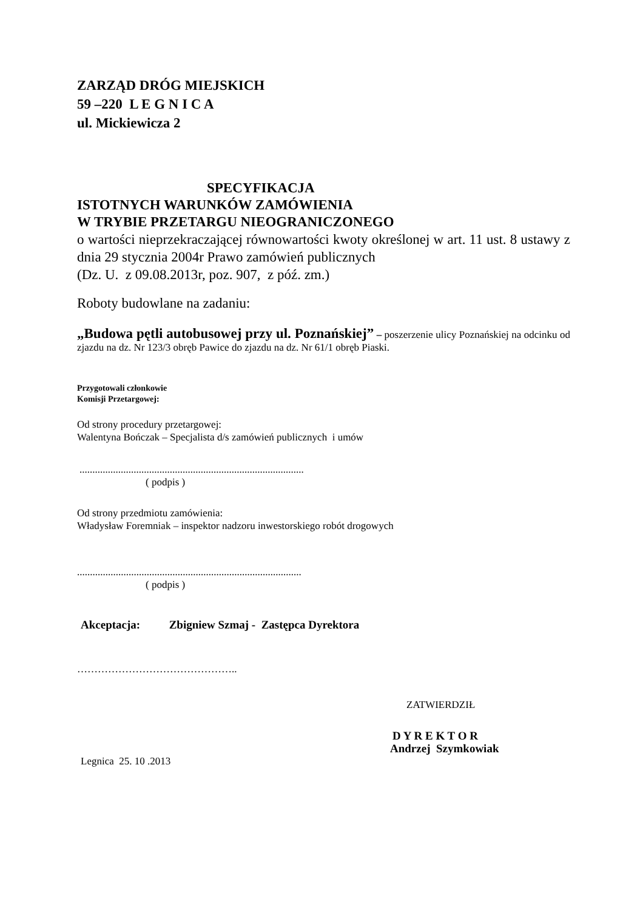ZARZĄD DRÓG MIEJSKICH
59 –220 L E G N I C A
ul. Mickiewicza 2
SPECYFIKACJA
ISTOTNYCH WARUNKÓW ZAMÓWIENIA
W TRYBIE PRZETARGU NIEOGRANICZONEGO
o wartości nieprzekraczającej równowartości kwoty określonej w art. 11 ust. 8 ustawy z dnia 29 stycznia 2004r Prawo zamówień publicznych
(Dz. U. z 09.08.2013r, poz. 907, z póź. zm.)
Roboty budowlane na zadaniu:
„Budowa pętli autobusowej przy ul. Poznańskiej” – poszerzenie ulicy Poznańskiej na odcinku od zjazdu na dz. Nr 123/3 obręb Pawice do zjazdu na dz. Nr 61/1 obręb Piaski.
Przygotowali członkowie
Komisji Przetargowej:
Od strony procedury przetargowej:
Walentyna Bończak – Specjalista d/s zamówień publicznych i umów
.......................................................................................
( podpis )
Od strony przedmiotu zamówienia:
Władysław Foremniak – inspektor nadzoru inwestorskiego robót drogowych
.......................................................................................
( podpis )
Akceptacja: Zbigniew Szmaj - Zastępca Dyrektora
………………………………………..
ZATWIERDZIŁ
D Y R E K T O R
Andrzej Szymkowiak
Legnica 25. 10 .2013